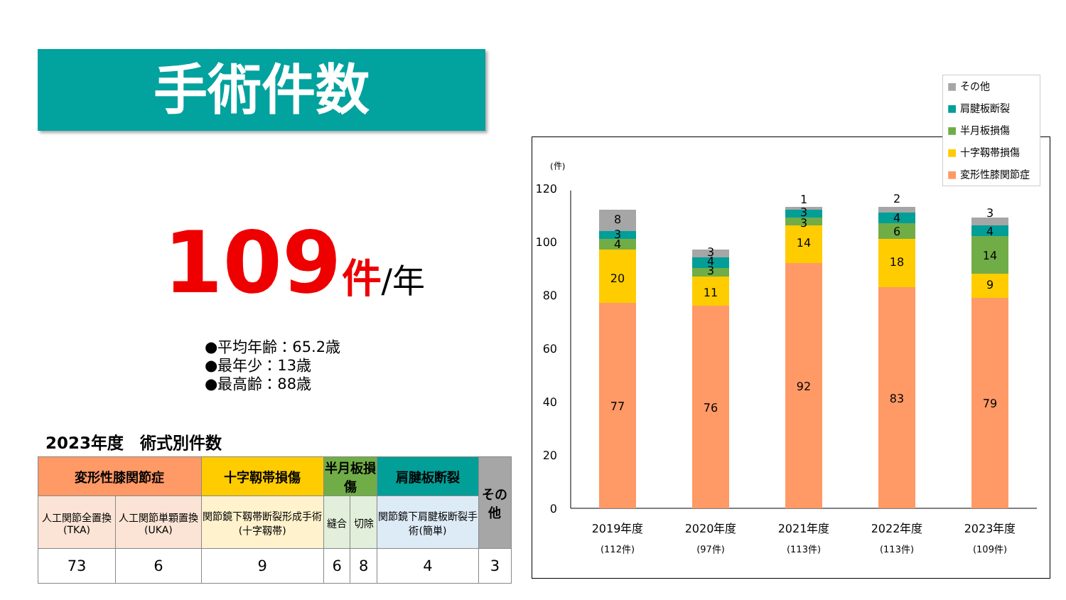手術件数
109件/年
●平均年齢：65.2歳
●最年少：13歳
●最高齢：88歳
2023年度　術式別件数
| 変形性膝関節症 | | 十字靱帯損傷 | 半月板損傷 | | 肩腱板断裂 | その他 |
| --- | --- | --- | --- | --- | --- | --- |
| 人工関節全置換(TKA) | 人工関節単顆置換(UKA) | 関節鏡下靱帯断裂形成手術(十字靱帯) | 縫合 | 切除 | 関節鏡下肩腱板断裂手術(簡単) | |
| 73 | 6 | 9 | 6 | 8 | 4 | 3 |
(件)
120
100
80
60
40
20
0
77
20
4
3
8
76
11
3
4
3
92
14
3
3
1
83
18
6
4
2
79
9
14
4
3
2019年度
(112件)
2020年度
(97件)
2021年度
(113件)
2022年度
(113件)
2023年度
(109件)
■ その他
■ 肩腱板断裂
■ 半月板損傷
■ 十字靱帯損傷
■ 変形性膝関節症